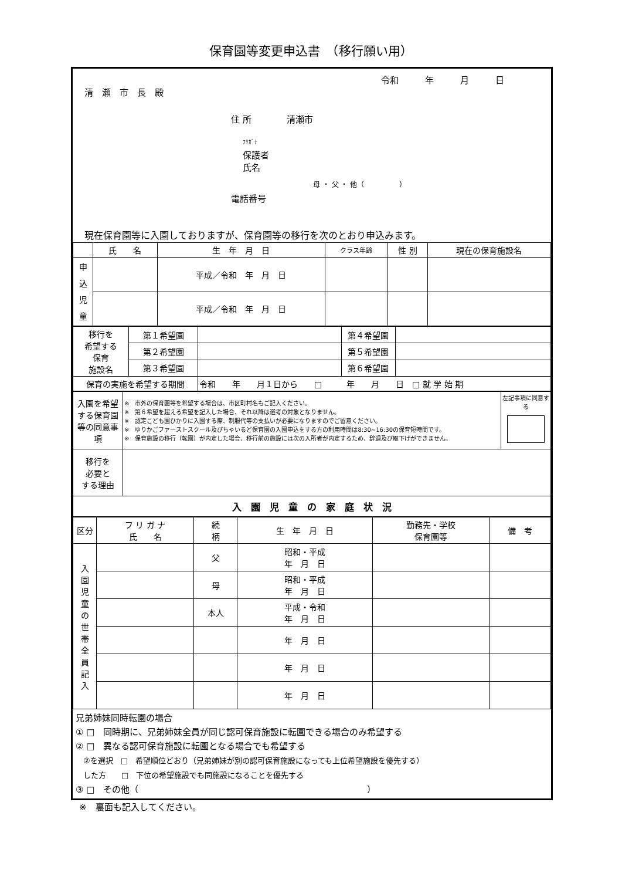保育園等変更申込書　（移行願い用）
令和　　　年　　　月　　　日
清　瀬　市　長　殿
住 所　　　　清瀬市
ﾌﾘｶﾞﾅ
保護者
氏名
母 ・ 父 ・ 他（　　　　　）
電話番号
現在保育園等に入園しておりますが、保育園等の移行を次のとおり申込みます。
| | 氏 名 | 生 年 月 日 | クラス年齢 | 性 別 | 現在の保育施設名 |
| --- | --- | --- | --- | --- | --- |
| 申 込 児 童 | | 平成／令和 年 月 日 | | | |
| | | 平成／令和 年 月 日 | | | |
| 移行を 希望する 保育 施設名 | 第１希望園 | | 第４希望園 | |
| | 第２希望園 | | 第５希望園 | |
| | 第３希望園 | | 第６希望園 | |
| 保育の実施を希望する期間 | | 令和 年 月１日から □ 年 月 日 □ 就 学 始 期 | | |
| 入園を希望する保育園等の同意事項 | ※ 市外の保育園等を希望する場合は、市区町村名もご記入ください。 ※ 第６希望を超える希望を記入した場合、それ以降は選考の対象となりません。 ※ 認定こども園ひかりに入園する際、制服代等の支払いが必要になりますのでご留意ください。 ※ ゆりかごファーストスクール及びちゃいるど保育園の入園申込をする方の利用時間は8:30~16:30の保育短時間です。 ※ 保育施設の移行（転園）が内定した場合、移行前の施設には次の入所者が内定するため、辞退及び取下げができません。 | 左記事項に同意する |
| 移行を 必要と する理由 | | |
| 入 園 児 童 の 家 庭 状 況 | | |
| 区分 | フ リ ガ ナ 氏 名 | 続 柄 | 生 年 月 日 | 勤務先・学校 保育園等 | 備 考 |
| --- | --- | --- | --- | --- | --- |
| 入 園 児 童 の 世 帯 全 員 記 入 | | 父 | 昭和・平成 年 月 日 | | |
| | | 母 | 昭和・平成 年 月 日 | | |
| | | 本人 | 平成・令和 年 月 日 | | |
| | | | 年 月 日 | | |
| | | | 年 月 日 | | |
| | | | 年 月 日 | | |
兄弟姉妹同時転園の場合
① □　同時期に、兄弟姉妹全員が同じ認可保育施設に転園できる場合のみ希望する
② □　異なる認可保育施設に転園となる場合でも希望する
　②を選択　□　希望順位どおり（兄弟姉妹が別の認可保育施設になっても上位希望施設を優先する）
　した方　　□　下位の希望施設でも同施設になることを優先する
③ □　その他（　　　　　　　　　　　　　　　　　　　　　　　　　　）
※　裏面も記入してください。